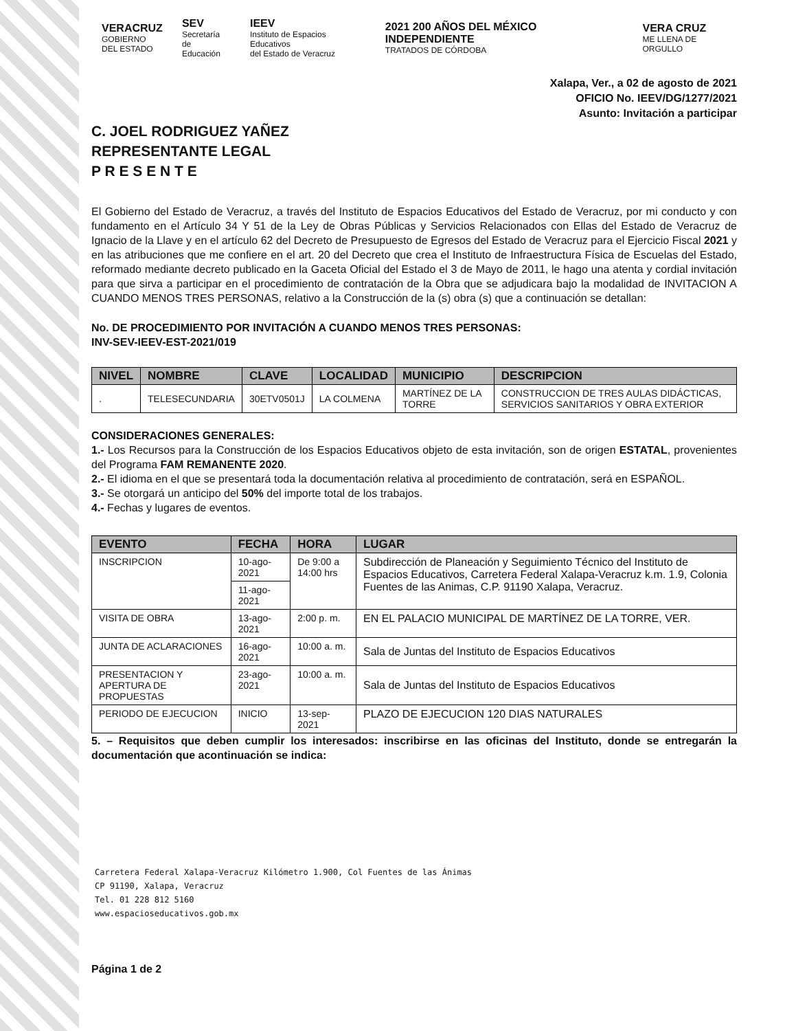VERACRUZ
GOBIERNO
DEL ESTADO
SEV
Secretaría
de Educación
IEEV
Instituto de Espacios Educativos
del Estado de Veracruz
2021 200 AÑOS DEL MÉXICO INDEPENDIENTE
TRATADOS DE CÓRDOBA
VERA CRUZ
ME LLENA DE ORGULLO
Xalapa, Ver., a 02 de agosto de 2021
OFICIO No. IEEV/DG/1277/2021
Asunto: Invitación a participar
C. JOEL RODRIGUEZ YAÑEZ
REPRESENTANTE LEGAL
P R E S E N T E
El Gobierno del Estado de Veracruz, a través del Instituto de Espacios Educativos del Estado de Veracruz, por mi conducto y con fundamento en el Artículo 34 Y 51 de la Ley de Obras Públicas y Servicios Relacionados con Ellas del Estado de Veracruz de Ignacio de la Llave y en el artículo 62 del Decreto de Presupuesto de Egresos del Estado de Veracruz para el Ejercicio Fiscal 2021 y en las atribuciones que me confiere en el art. 20 del Decreto que crea el Instituto de Infraestructura Física de Escuelas del Estado, reformado mediante decreto publicado en la Gaceta Oficial del Estado el 3 de Mayo de 2011, le hago una atenta y cordial invitación para que sirva a participar en el procedimiento de contratación de la Obra que se adjudicara bajo la modalidad de INVITACION A CUANDO MENOS TRES PERSONAS, relativo a la Construcción de la (s) obra (s) que a continuación se detallan:
No. DE PROCEDIMIENTO POR INVITACIÓN A CUANDO MENOS TRES PERSONAS:
INV-SEV-IEEV-EST-2021/019
| NIVEL | NOMBRE | CLAVE | LOCALIDAD | MUNICIPIO | DESCRIPCION |
| --- | --- | --- | --- | --- | --- |
| . | TELESECUNDARIA | 30ETV0501J | LA COLMENA | MARTÍNEZ DE LA TORRE | CONSTRUCCION DE TRES AULAS DIDÁCTICAS, SERVICIOS SANITARIOS Y OBRA EXTERIOR |
CONSIDERACIONES GENERALES:
1.- Los Recursos para la Construcción de los Espacios Educativos objeto de esta invitación, son de origen ESTATAL, provenientes del Programa FAM REMANENTE 2020.
2.- El idioma en el que se presentará toda la documentación relativa al procedimiento de contratación, será en ESPAÑOL.
3.- Se otorgará un anticipo del 50% del importe total de los trabajos.
4.- Fechas y lugares de eventos.
| EVENTO | FECHA | HORA | LUGAR |
| --- | --- | --- | --- |
| INSCRIPCION | 10-ago-2021 | De 9:00 a 14:00 hrs | Subdirección de Planeación y Seguimiento Técnico del Instituto de Espacios Educativos, Carretera Federal Xalapa-Veracruz k.m. 1.9, Colonia Fuentes de las Animas, C.P. 91190 Xalapa, Veracruz. |
| | 11-ago-2021 | | |
| VISITA DE OBRA | 13-ago-2021 | 2:00 p. m. | EN EL PALACIO MUNICIPAL DE MARTÍNEZ DE LA TORRE, VER. |
| JUNTA DE ACLARACIONES | 16-ago-2021 | 10:00 a. m. | Sala de Juntas del Instituto de Espacios Educativos |
| PRESENTACION Y APERTURA DE PROPUESTAS | 23-ago-2021 | 10:00 a. m. | Sala de Juntas del Instituto de Espacios Educativos |
| PERIODO DE EJECUCION | INICIO | 13-sep-2021 | PLAZO DE EJECUCION 120 DIAS NATURALES |
5. – Requisitos que deben cumplir los interesados: inscribirse en las oficinas del Instituto, donde se entregarán la documentación que acontinuación se indica:
Carretera Federal Xalapa-Veracruz Kilómetro 1.900, Col Fuentes de las Ánimas
CP 91190, Xalapa, Veracruz
Tel. 01 228 812 5160
www.espacioseducativos.gob.mx
Página 1 de 2